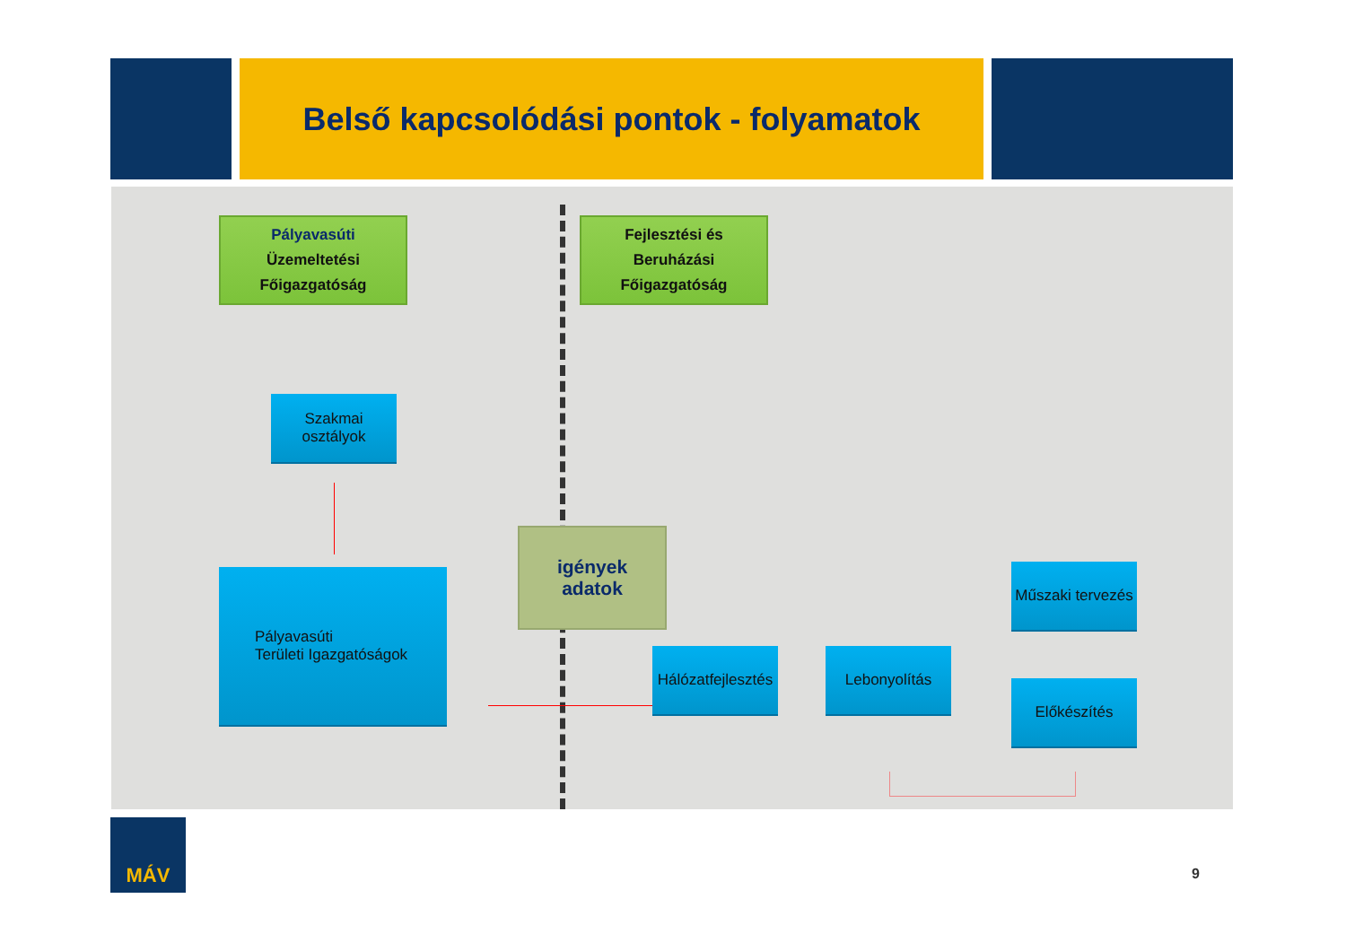Belső kapcsolódási pontok - folyamatok
Pályavasúti
Üzemeltetési
Főigazgatóság
Fejlesztési és
Beruházási
Főigazgatóság
Szakmai
osztályok
Pályavasúti
Területi Igazgatóságok
igények
adatok
Hálózatfejlesztés
Lebonyolítás
Műszaki tervezés
Előkészítés
MÁV
9